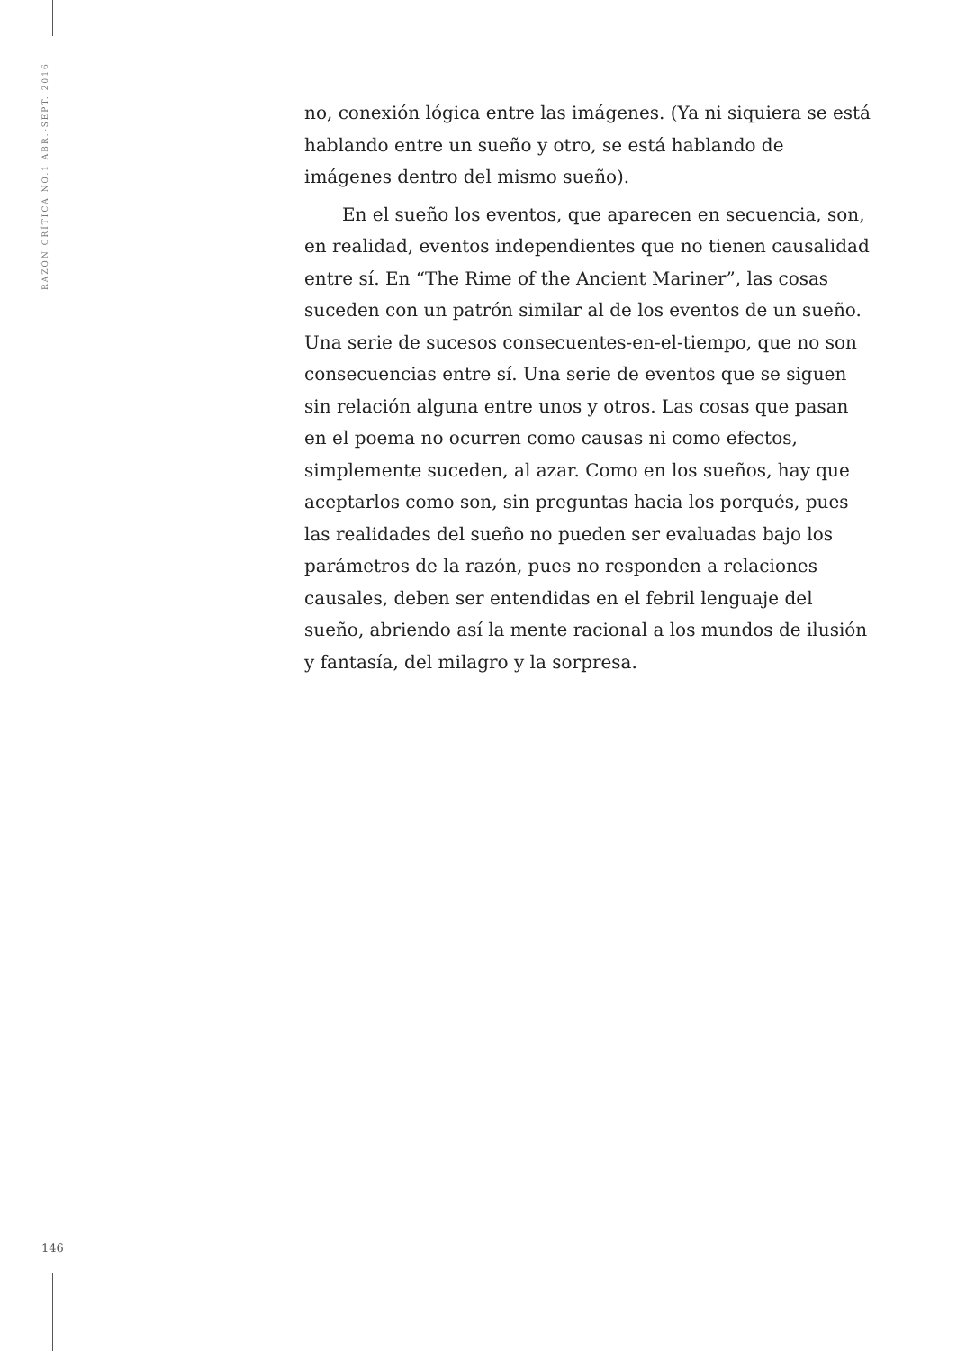RAZÓN CRÍTICA NO.1 ABR.-SEPT. 2016
no, conexión lógica entre las imágenes. (Ya ni siquiera se está hablando entre un sueño y otro, se está hablando de imágenes dentro del mismo sueño).
En el sueño los eventos, que aparecen en secuencia, son, en realidad, eventos independientes que no tienen causalidad entre sí. En “The Rime of the Ancient Mariner”, las cosas suceden con un patrón similar al de los eventos de un sueño. Una serie de sucesos consecuentes-en-el-tiempo, que no son consecuencias entre sí. Una serie de eventos que se siguen sin relación alguna entre unos y otros. Las cosas que pasan en el poema no ocurren como causas ni como efectos, simplemente suceden, al azar. Como en los sueños, hay que aceptarlos como son, sin preguntas hacia los porqués, pues las realidades del sueño no pueden ser evaluadas bajo los parámetros de la razón, pues no responden a relaciones causales, deben ser entendidas en el febril lenguaje del sueño, abriendo así la mente racional a los mundos de ilusión y fantasía, del milagro y la sorpresa.
146